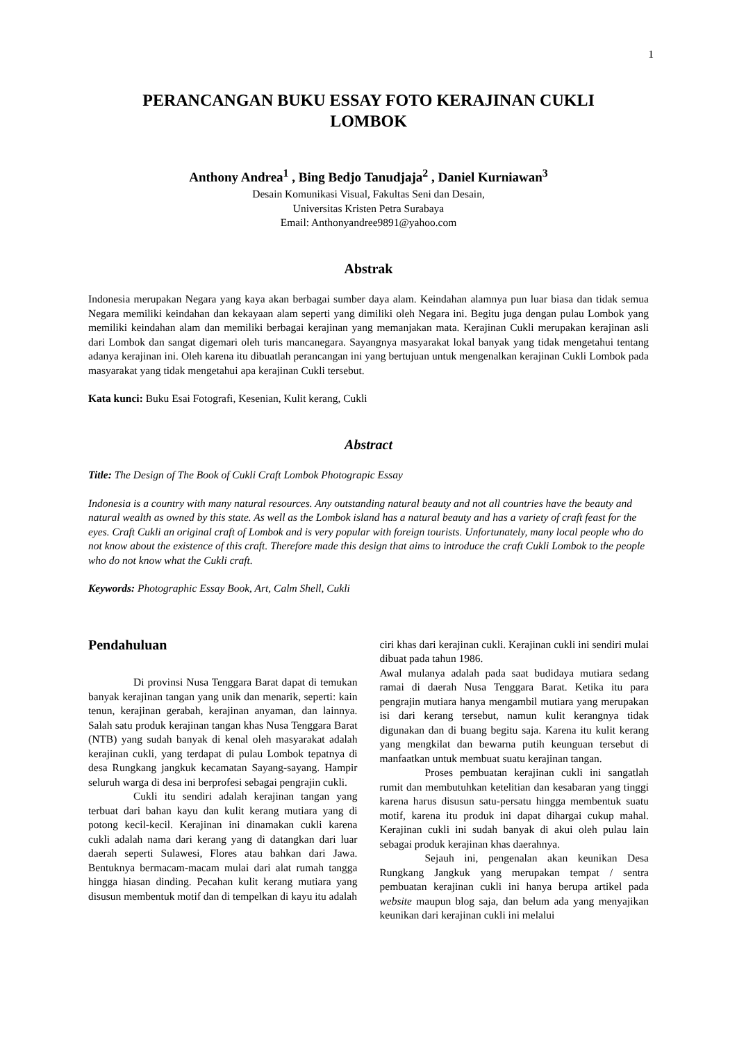1
PERANCANGAN BUKU ESSAY FOTO KERAJINAN CUKLI
LOMBOK
Anthony Andrea<sup>1</sup> , Bing Bedjo Tanudjaja<sup>2</sup> , Daniel Kurniawan<sup>3</sup>
Desain Komunikasi Visual, Fakultas Seni dan Desain,
Universitas Kristen Petra Surabaya
Email: Anthonyandree9891@yahoo.com
Abstrak
Indonesia merupakan Negara yang kaya akan berbagai sumber daya alam. Keindahan alamnya pun luar biasa dan tidak semua Negara memiliki keindahan dan kekayaan alam seperti yang dimiliki oleh Negara ini. Begitu juga dengan pulau Lombok yang memiliki keindahan alam dan memiliki berbagai kerajinan yang memanjakan mata. Kerajinan Cukli merupakan kerajinan asli dari Lombok dan sangat digemari oleh turis mancanegara. Sayangnya masyarakat lokal banyak yang tidak mengetahui tentang adanya kerajinan ini. Oleh karena itu dibuatlah perancangan ini yang bertujuan untuk mengenalkan kerajinan Cukli Lombok pada masyarakat yang tidak mengetahui apa kerajinan Cukli tersebut.
Kata kunci: Buku Esai Fotografi, Kesenian, Kulit kerang, Cukli
Abstract
Title: The Design of The Book of Cukli Craft Lombok Photograpic Essay
Indonesia is a country with many natural resources. Any outstanding natural beauty and not all countries have the beauty and natural wealth as owned by this state. As well as the Lombok island has a natural beauty and has a variety of craft feast for the eyes. Craft Cukli an original craft of Lombok and is very popular with foreign tourists. Unfortunately, many local people who do not know about the existence of this craft. Therefore made this design that aims to introduce the craft Cukli Lombok to the people who do not know what the Cukli craft.
Keywords: Photographic Essay Book, Art, Calm Shell, Cukli
Pendahuluan
Di provinsi Nusa Tenggara Barat dapat di temukan banyak kerajinan tangan yang unik dan menarik, seperti: kain tenun, kerajinan gerabah, kerajinan anyaman, dan lainnya. Salah satu produk kerajinan tangan khas Nusa Tenggara Barat (NTB) yang sudah banyak di kenal oleh masyarakat adalah kerajinan cukli, yang terdapat di pulau Lombok tepatnya di desa Rungkang jangkuk kecamatan Sayang-sayang. Hampir seluruh warga di desa ini berprofesi sebagai pengrajin cukli.
Cukli itu sendiri adalah kerajinan tangan yang terbuat dari bahan kayu dan kulit kerang mutiara yang di potong kecil-kecil. Kerajinan ini dinamakan cukli karena cukli adalah nama dari kerang yang di datangkan dari luar daerah seperti Sulawesi, Flores atau bahkan dari Jawa. Bentuknya bermacam-macam mulai dari alat rumah tangga hingga hiasan dinding. Pecahan kulit kerang mutiara yang disusun membentuk motif dan di tempelkan di kayu itu adalah
ciri khas dari kerajinan cukli. Kerajinan cukli ini sendiri mulai dibuat pada tahun 1986.
Awal mulanya adalah pada saat budidaya mutiara sedang ramai di daerah Nusa Tenggara Barat. Ketika itu para pengrajin mutiara hanya mengambil mutiara yang merupakan isi dari kerang tersebut, namun kulit kerangnya tidak digunakan dan di buang begitu saja. Karena itu kulit kerang yang mengkilat dan bewarna putih keunguan tersebut di manfaatkan untuk membuat suatu kerajinan tangan.
Proses pembuatan kerajinan cukli ini sangatlah rumit dan membutuhkan ketelitian dan kesabaran yang tinggi karena harus disusun satu-persatu hingga membentuk suatu motif, karena itu produk ini dapat dihargai cukup mahal. Kerajinan cukli ini sudah banyak di akui oleh pulau lain sebagai produk kerajinan khas daerahnya.
Sejauh ini, pengenalan akan keunikan Desa Rungkang Jangkuk yang merupakan tempat / sentra pembuatan kerajinan cukli ini hanya berupa artikel pada website maupun blog saja, dan belum ada yang menyajikan keunikan dari kerajinan cukli ini melalui